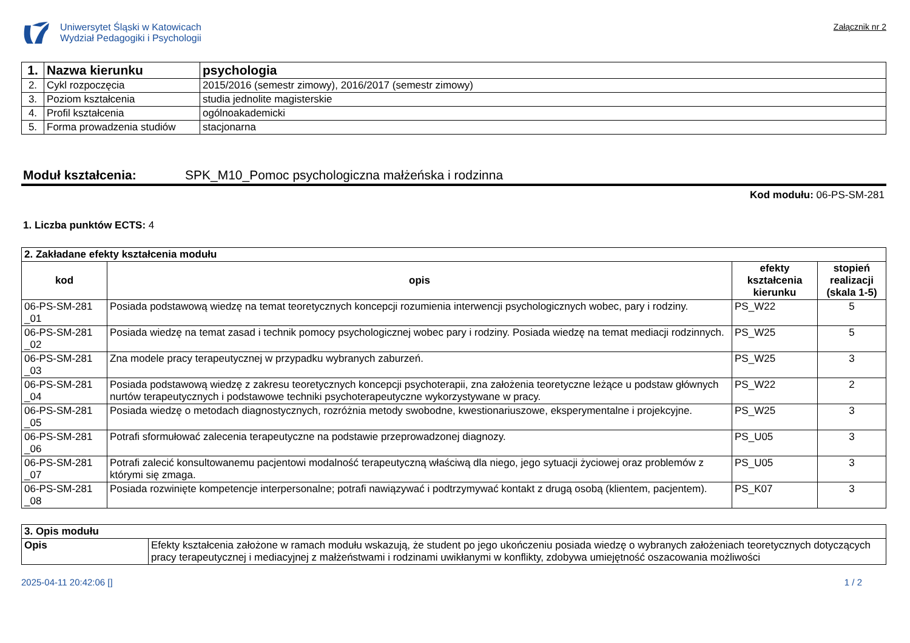Uniwersytet Śląski w Katowicach
Wydział Pedagogiki i Psychologii
Załącznik nr 2
| 1. | Nazwa kierunku | psychologia |
| 2. | Cykl rozpoczęcia | 2015/2016 (semestr zimowy), 2016/2017 (semestr zimowy) |
| 3. | Poziom kształcenia | studia jednolite magisterskie |
| 4. | Profil kształcenia | ogólnoakademicki |
| 5. | Forma prowadzenia studiów | stacjonarna |
Moduł kształcenia: SPK_M10_Pomoc psychologiczna małżeńska i rodzinna
Kod modułu: 06-PS-SM-281
1. Liczba punktów ECTS: 4
| 2. Zakładane efekty kształcenia modułu | | | |
| kod | opis | efekty kształcenia kierunku | stopień realizacji (skala 1-5) |
| 06-PS-SM-281 _01 | Posiada podstawową wiedzę na temat teoretycznych koncepcji rozumienia interwencji psychologicznych wobec, pary i rodziny. | PS_W22 | 5 |
| 06-PS-SM-281 _02 | Posiada wiedzę na temat zasad i technik pomocy psychologicznej wobec pary i rodziny. Posiada wiedzę na temat mediacji rodzinnych. | PS_W25 | 5 |
| 06-PS-SM-281 _03 | Zna modele pracy terapeutycznej w przypadku wybranych zaburzeń. | PS_W25 | 3 |
| 06-PS-SM-281 _04 | Posiada podstawową wiedzę z zakresu teoretycznych koncepcji psychoterapii, zna założenia teoretyczne leżące u podstaw głównych nurtów terapeutycznych i podstawowe techniki psychoterapeutyczne wykorzystywane w pracy. | PS_W22 | 2 |
| 06-PS-SM-281 _05 | Posiada wiedzę o metodach diagnostycznych, rozróżnia metody swobodne, kwestionariuszowe, eksperymentalne i projekcyjne. | PS_W25 | 3 |
| 06-PS-SM-281 _06 | Potrafi sformułować zalecenia terapeutyczne na podstawie przeprowadzonej diagnozy. | PS_U05 | 3 |
| 06-PS-SM-281 _07 | Potrafi zalecić konsultowanemu pacjentowi modalność terapeutyczną właściwą dla niego, jego sytuacji życiowej oraz problemów z którymi się zmaga. | PS_U05 | 3 |
| 06-PS-SM-281 _08 | Posiada rozwinięte kompetencje interpersonalne; potrafi nawiązywać i podtrzymywać kontakt z drugą osobą (klientem, pacjentem). | PS_K07 | 3 |
| 3. Opis modułu | |
| Opis | Efekty kształcenia założone w ramach modułu wskazują, że student po jego ukończeniu posiada wiedzę o wybranych założeniach teoretycznych dotyczących pracy terapeutycznej i mediacyjnej z małżeństwami i rodzinami uwikłanymi w konflikty, zdobywa umiejętność oszacowania możliwości |
2025-04-11 20:42:06 [] 1 / 2